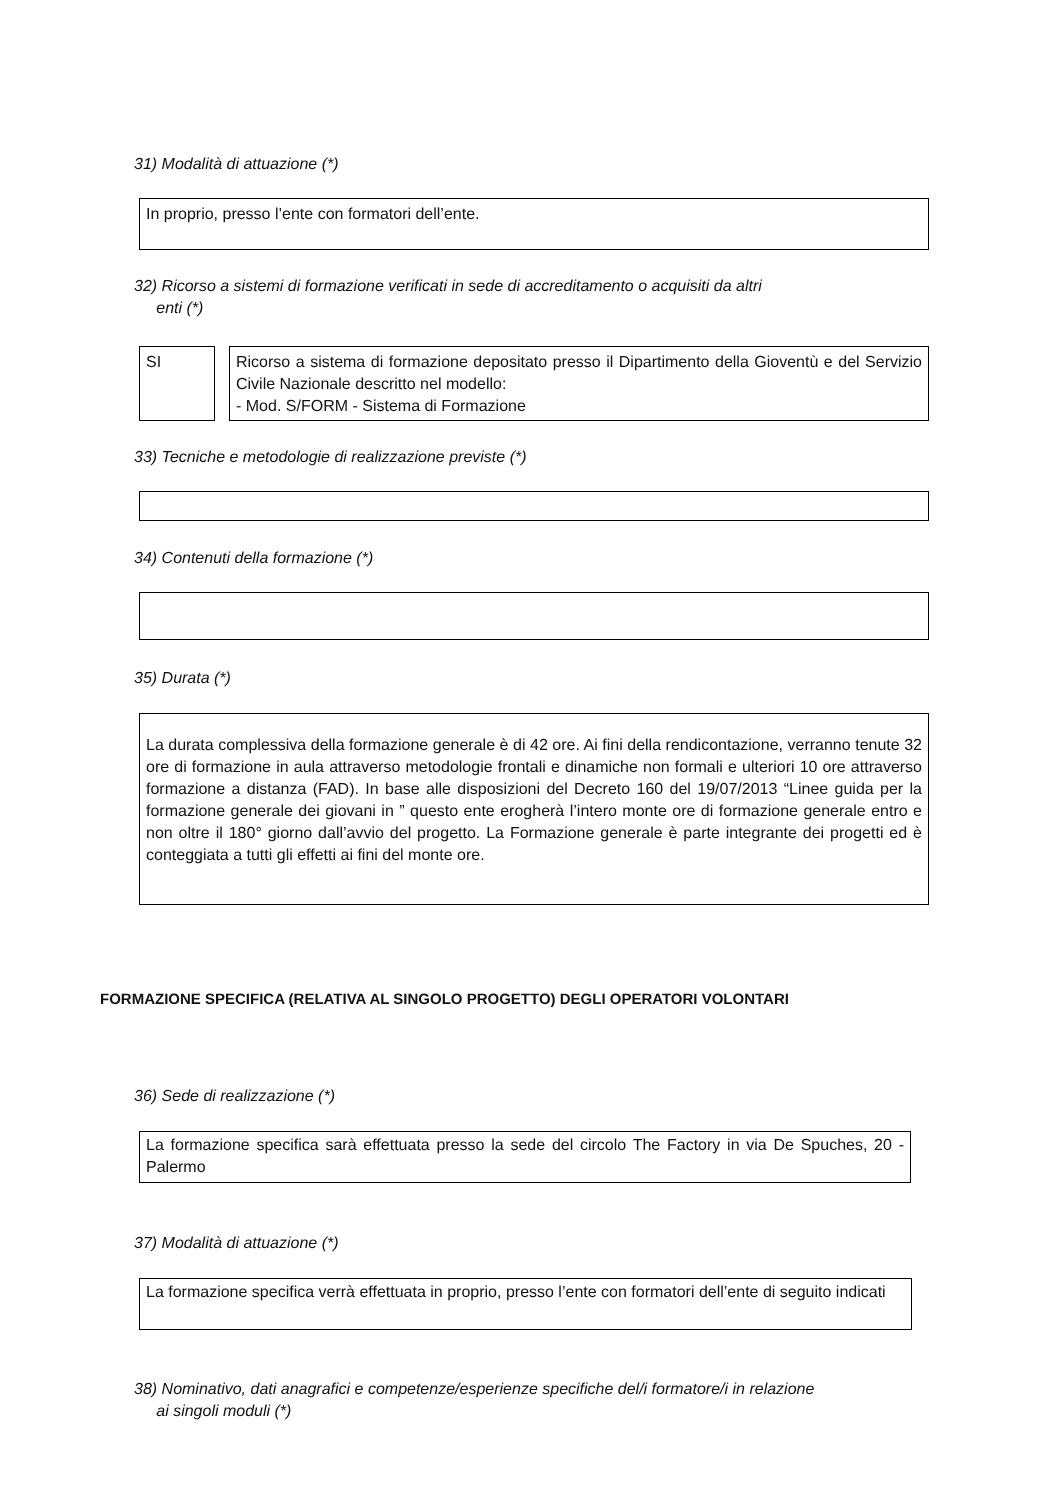31) Modalità di attuazione (*)
In proprio, presso l’ente con formatori dell’ente.
32) Ricorso a sistemi di formazione verificati in sede di accreditamento o acquisiti da altri
enti (*)
SI
Ricorso a sistema di formazione depositato presso il Dipartimento della Gioventù e del Servizio Civile Nazionale descritto nel modello:
- Mod. S/FORM - Sistema di Formazione
33) Tecniche e metodologie di realizzazione previste (*)
34) Contenuti della formazione (*)
35) Durata (*)
La durata complessiva della formazione generale è di 42 ore. Ai fini della rendicontazione, verranno tenute 32 ore di formazione in aula attraverso metodologie frontali e dinamiche non formali e ulteriori 10 ore attraverso formazione a distanza (FAD). In base alle disposizioni del Decreto 160 del 19/07/2013 “Linee guida per la formazione generale dei giovani in ” questo ente erogherà l’intero monte ore di formazione generale entro e non oltre il 180° giorno dall’avvio del progetto. La Formazione generale è parte integrante dei progetti ed è conteggiata a tutti gli effetti ai fini del monte ore.
FORMAZIONE SPECIFICA (RELATIVA AL SINGOLO PROGETTO) DEGLI OPERATORI VOLONTARI
36) Sede di realizzazione (*)
La formazione specifica sarà effettuata presso la sede del circolo The Factory in via De Spuches, 20 - Palermo
37) Modalità di attuazione (*)
La formazione specifica verrà effettuata in proprio, presso l’ente con formatori dell’ente di seguito indicati
38) Nominativo, dati anagrafici e competenze/esperienze specifiche del/i formatore/i in relazione
ai singoli moduli (*)